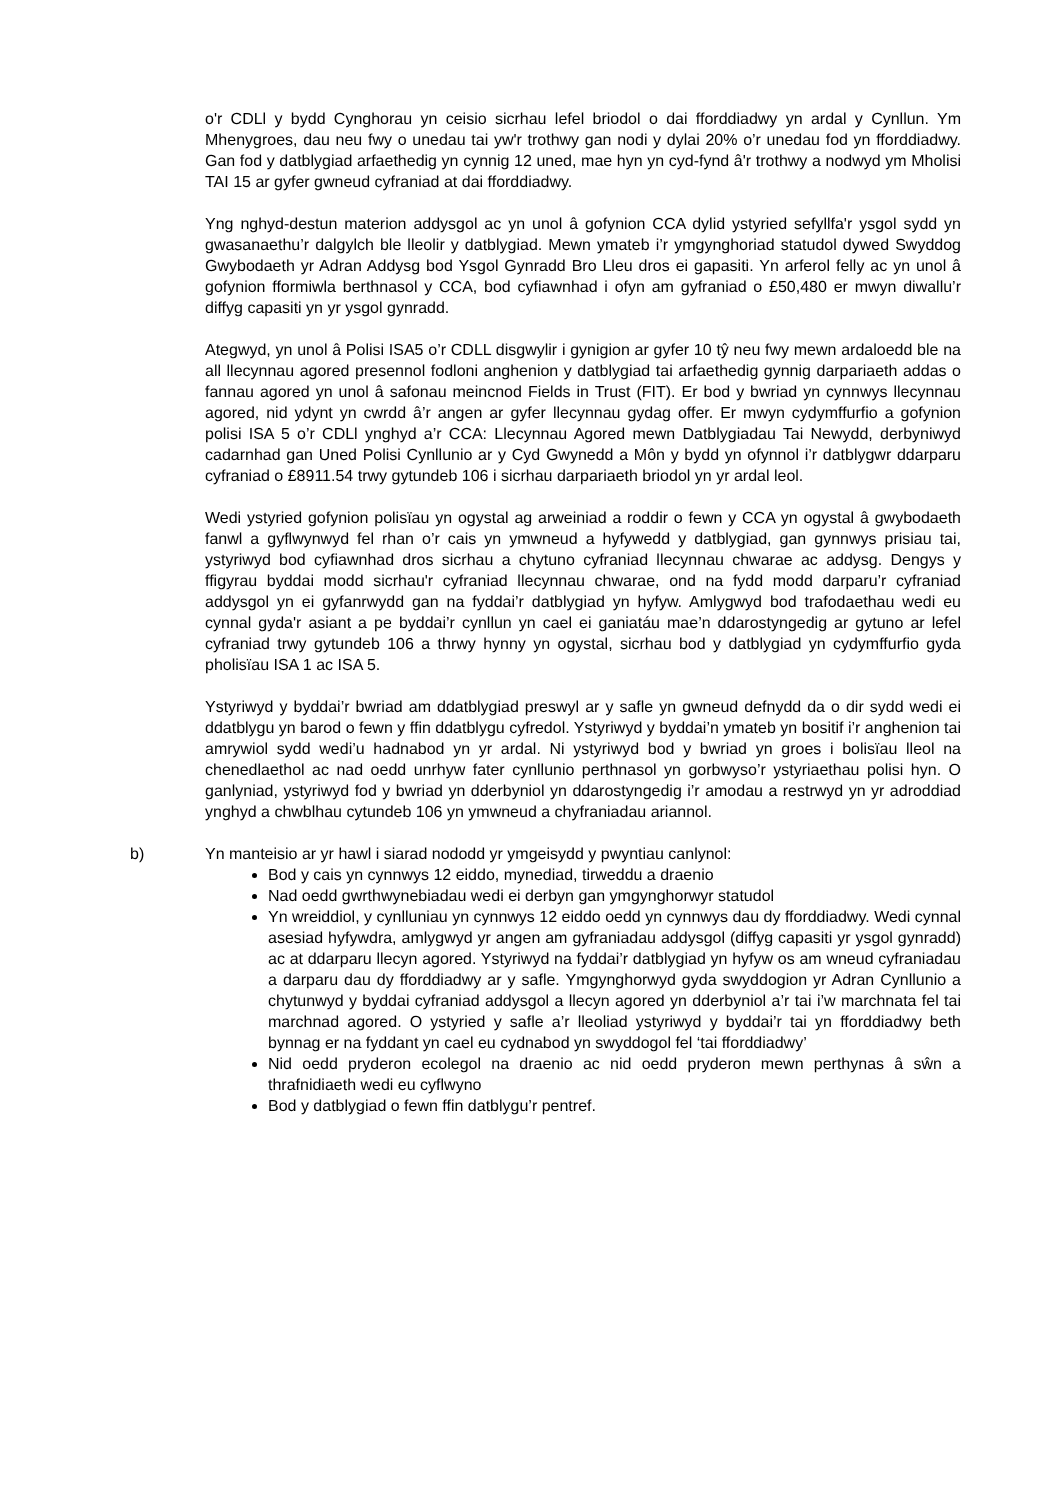o'r CDLl y bydd Cynghorau yn ceisio sicrhau lefel briodol o dai fforddiadwy yn ardal y Cynllun. Ym Mhenygroes, dau neu fwy o unedau tai yw'r trothwy gan nodi y dylai 20% o’r unedau fod yn fforddiadwy. Gan fod y datblygiad arfaethedig yn cynnig 12 uned, mae hyn yn cyd-fynd â'r trothwy a nodwyd ym Mholisi TAI 15 ar gyfer gwneud cyfraniad at dai fforddiadwy.
Yng nghyd-destun materion addysgol ac yn unol â gofynion CCA dylid ystyried sefyllfa'r ysgol sydd yn gwasanaethu’r dalgylch ble lleolir y datblygiad. Mewn ymateb i’r ymgynghoriad statudol dywed Swyddog Gwybodaeth yr Adran Addysg bod Ysgol Gynradd Bro Lleu dros ei gapasiti. Yn arferol felly ac yn unol â gofynion fformiwla berthnasol y CCA, bod cyfiawnhad i ofyn am gyfraniad o £50,480 er mwyn diwallu’r diffyg capasiti yn yr ysgol gynradd.
Ategwyd, yn unol â Polisi ISA5 o’r CDLL disgwylir i gynigion ar gyfer 10 tŷ neu fwy mewn ardaloedd ble na all llecynnau agored presennol fodloni anghenion y datblygiad tai arfaethedig gynnig darpariaeth addas o fannau agored yn unol â safonau meincnod Fields in Trust (FIT). Er bod y bwriad yn cynnwys llecynnau agored, nid ydynt yn cwrdd â’r angen ar gyfer llecynnau gydag offer. Er mwyn cydymffurfio a gofynion polisi ISA 5 o’r CDLl ynghyd a’r CCA: Llecynnau Agored mewn Datblygiadau Tai Newydd, derbyniwyd cadarnhad gan Uned Polisi Cynllunio ar y Cyd Gwynedd a Môn y bydd yn ofynnol i’r datblygwr ddarparu cyfraniad o £8911.54 trwy gytundeb 106 i sicrhau darpariaeth briodol yn yr ardal leol.
Wedi ystyried gofynion polisïau yn ogystal ag arweiniad a roddir o fewn y CCA yn ogystal â gwybodaeth fanwl a gyflwynwyd fel rhan o’r cais yn ymwneud a hyfywedd y datblygiad, gan gynnwys prisiau tai, ystyriwyd bod cyfiawnhad dros sicrhau a chytuno cyfraniad llecynnau chwarae ac addysg. Dengys y ffigyrau byddai modd sicrhau'r cyfraniad llecynnau chwarae, ond na fydd modd darparu’r cyfraniad addysgol yn ei gyfanrwydd gan na fyddai’r datblygiad yn hyfyw. Amlygwyd bod trafodaethau wedi eu cynnal gyda'r asiant a pe byddai’r cynllun yn cael ei ganiatáu mae’n ddarostyngedig ar gytuno ar lefel cyfraniad trwy gytundeb 106 a thrwy hynny yn ogystal, sicrhau bod y datblygiad yn cydymffurfio gyda pholisïau ISA 1 ac ISA 5.
Ystyriwyd y byddai’r bwriad am ddatblygiad preswyl ar y safle yn gwneud defnydd da o dir sydd wedi ei ddatblygu yn barod o fewn y ffin ddatblygu cyfredol. Ystyriwyd y byddai’n ymateb yn bositif i’r anghenion tai amrywiol sydd wedi’u hadnabod yn yr ardal. Ni ystyriwyd bod y bwriad yn groes i bolisïau lleol na chenedlaethol ac nad oedd unrhyw fater cynllunio perthnasol yn gorbwyso’r ystyriaethau polisi hyn. O ganlyniad, ystyriwyd fod y bwriad yn dderbyniol yn ddarostyngedig i’r amodau a restrwyd yn yr adroddiad ynghyd a chwblhau cytundeb 106 yn ymwneud a chyfraniadau ariannol.
b) Yn manteisio ar yr hawl i siarad nododd yr ymgeisydd y pwyntiau canlynol:
Bod y cais yn cynnwys 12 eiddo, mynediad, tirweddu a draenio
Nad oedd gwrthwynebiadau wedi ei derbyn gan ymgynghorwyr statudol
Yn wreiddiol, y cynlluniau yn cynnwys 12 eiddo oedd yn cynnwys dau dy fforddiadwy. Wedi cynnal asesiad hyfywdra, amlygwyd yr angen am gyfraniadau addysgol (diffyg capasiti yr ysgol gynradd) ac at ddarparu llecyn agored. Ystyriwyd na fyddai’r datblygiad yn hyfyw os am wneud cyfraniadau a darparu dau dy fforddiadwy ar y safle. Ymgynghorwyd gyda swyddogion yr Adran Cynllunio a chytunwyd y byddai cyfraniad addysgol a llecyn agored yn dderbyniol a’r tai i’w marchnata fel tai marchnad agored. O ystyried y safle a’r lleoliad ystyriwyd y byddai’r tai yn fforddiadwy beth bynnag er na fyddant yn cael eu cydnabod yn swyddogol fel ‘tai fforddiadwy’
Nid oedd pryderon ecolegol na draenio ac nid oedd pryderon mewn perthynas â sŵn a thrafnidiaeth wedi eu cyflwyno
Bod y datblygiad o fewn ffin datblygu’r pentref.